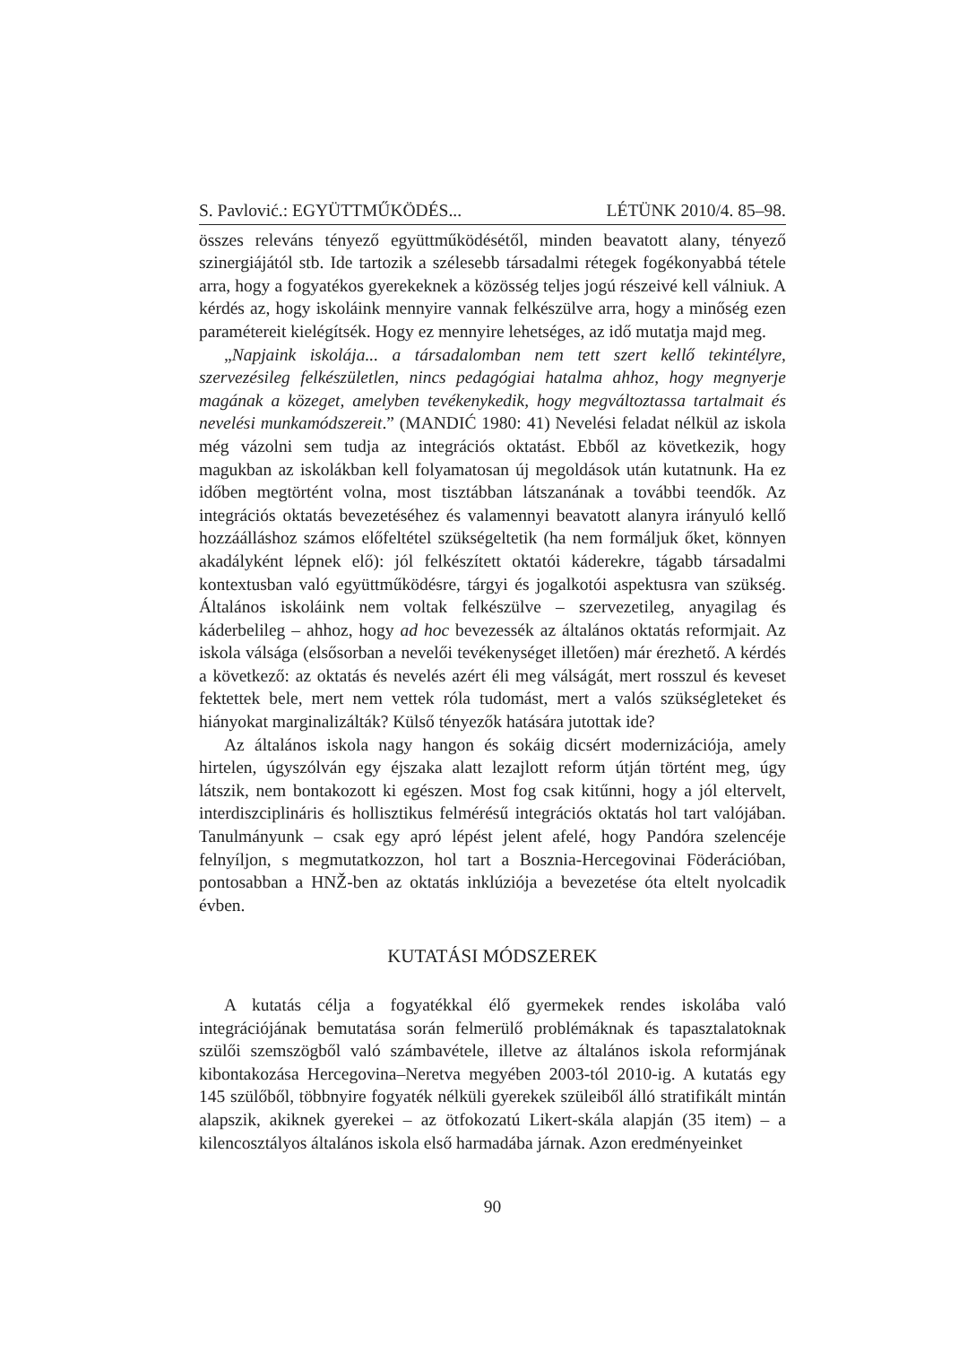S. Pavlović.: EGYÜTTMŰKÖDÉS... LÉTÜNK 2010/4. 85–98.
összes releváns tényező együttműködésétől, minden beavatott alany, tényező szinergiájától stb. Ide tartozik a szélesebb társadalmi rétegek fogékonyabbá tétele arra, hogy a fogyatékos gyerekeknek a közösség teljes jogú részeivé kell válniuk. A kérdés az, hogy iskoláink mennyire vannak felkészülve arra, hogy a minőség ezen paramétereit kielégítsék. Hogy ez mennyire lehetséges, az idő mutatja majd meg.
„Napjaink iskolája... a társadalomban nem tett szert kellő tekintélyre, szervezésileg felkészületlen, nincs pedagógiai hatalma ahhoz, hogy megnyerje magának a közeget, amelyben tevékenykedik, hogy megváltoztassa tartalmait és nevelési munkamódszereit.” (MANDIĆ 1980: 41) Nevelési feladat nélkül az iskola még vázolni sem tudja az integrációs oktatást. Ebből az következik, hogy magukban az iskolákban kell folyamatosan új megoldások után kutatnunk. Ha ez időben megtörtént volna, most tisztábban látszanának a további teendők. Az integrációs oktatás bevezetéséhez és valamennyi beavatott alanyra irányuló kellő hozzáálláshoz számos előfeltétel szükségeltetik (ha nem formáljuk őket, könnyen akadályként lépnek elő): jól felkészített oktatói káderekre, tágabb társadalmi kontextusban való együttműködésre, tárgyi és jogalkotói aspektusra van szükség. Általános iskoláink nem voltak felkészülve – szervezetileg, anyagilag és káderbelileg – ahhoz, hogy ad hoc bevezessék az általános oktatás reformjait. Az iskola válsága (elsősorban a nevelői tevékenységet illetően) már érezhető. A kérdés a következő: az oktatás és nevelés azért éli meg válságát, mert rosszul és keveset fektettek bele, mert nem vettek róla tudomást, mert a valós szükségleteket és hiányokat marginalizálták? Külső tényezők hatására jutottak ide?
Az általános iskola nagy hangon és sokáig dicsért modernizációja, amely hirtelen, úgyszólván egy éjszaka alatt lezajlott reform útján történt meg, úgy látszik, nem bontakozott ki egészen. Most fog csak kitűnni, hogy a jól eltervelt, interdiszciplináris és hollisztikus felmérésű integrációs oktatás hol tart valójában. Tanulmányunk – csak egy apró lépést jelent afelé, hogy Pandóra szelencéje felnyíljon, s megmutatkozzon, hol tart a Bosznia-Hercegovinai Föderációban, pontosabban a HNŽ-ben az oktatás inklúziója a bevezetése óta eltelt nyolcadik évben.
KUTATÁSI MÓDSZEREK
A kutatás célja a fogyatékkal élő gyermekek rendes iskolába való integrációjának bemutatása során felmerülő problémáknak és tapasztalatoknak szülői szemszögből való számbavétele, illetve az általános iskola reformjának kibontakozása Hercegovina–Neretva megyében 2003-tól 2010-ig. A kutatás egy 145 szülőből, többnyire fogyaték nélküli gyerekek szüleiből álló stratifikált mintán alapszik, akiknek gyerekei – az ötfokozatú Likert-skála alapján (35 item) – a kilencosztályos általános iskola első harmadába járnak. Azon eredményeinket
90